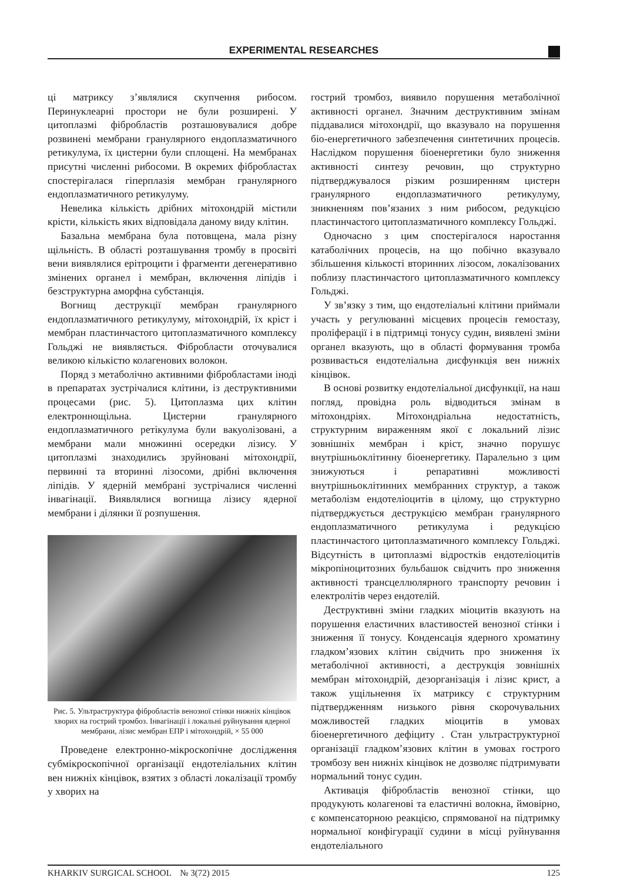EXPERIMENTAL RESEARCHES
ці матриксу з’являлися скупчення рибосом. Перинуклеарні простори не були розширені. У цитоплазмі фібробластів розташовувалися добре розвинені мембрани гранулярного ендоплазматичного ретикулума, їх цистерни були сплощені. На мембранах присутні численні рибосоми. В окремих фібробластах спостерігалася гіперплазія мембран гранулярного ендоплазматичного ретикулуму.
Невелика кількість дрібних мітохондрій містили крісти, кількість яких відповідала даному виду клітин.
Базальна мембрана була потовщена, мала різну щільність. В області розташування тромбу в просвіті вени виявлялися ерітроцити і фрагменти дегенеративно змінених органел і мембран, включення ліпідів і безструктурна аморфна субстанція.
Вогнищ деструкції мембран гранулярного ендоплазматичного ретикулуму, мітохондрій, їх кріст і мембран пластинчастого цитоплазматичного комплексу Гольджі не виявляється. Фібробласти оточувалися великою кількістю колагенових волокон.
Поряд з метаболічно активними фібробластами іноді в препаратах зустрічалися клітини, із деструктивними процесами (рис. 5). Цитоплазма цих клітин електроннощільна. Цистерни гранулярного ендоплазматичного ретікулума були вакуолізовані, а мембрани мали множинні осередки лізису. У цитоплазмі знаходились зруйновані мітохондрії, первинні та вторинні лізосоми, дрібні включення ліпідів. У ядерній мембрані зустрічалися численні інвагінації. Виявлялися вогнища лізису ядерної мембрани і ділянки її розпушення.
Рис. 5. Ультраструктура фібробластів венозної стінки нижніх кінцівок хворих на гострий тромбоз. Інвагінації і локальні руйнування ядерної мембрани, лізис мембран ЕПР і мітохондрій, × 55 000
Проведене електронно-мікроскопічне дослідження субмікроскопічної організації ендотеліальних клітин вен нижніх кінцівок, взятих з області локалізації тромбу у хворих на
гострий тромбоз, виявило порушення метаболічної активності органел. Значним деструктивним змінам піддавалися мітохондрії, що вказувало на порушення біо-енергетичного забезпечення синтетичних процесів. Наслідком порушення біоенергетики було зниження активності синтезу речовин, що структурно підтверджувалося різким розширенням цистерн гранулярного ендоплазматичного ретикулуму, зникненням пов’язаних з ним рибосом, редукцією пластинчастого цитоплазматичного комплексу Гольджі.
Одночасно з цим спостерігалося наростання катаболічних процесів, на що побічно вказувало збільшення кількості вторинних лізосом, локалізованих поблизу пластинчастого цитоплазматичного комплексу Гольджі.
У зв’язку з тим, що ендотеліальні клітини приймали участь у регулюванні місцевих процесів гемостазу, проліферації і в підтримці тонусу судин, виявлені зміни органел вказують, що в області формування тромба розвивається ендотеліальна дисфункція вен нижніх кінцівок.
В основі розвитку ендотеліальної дисфункції, на наш погляд, провідна роль відводиться змінам в мітохондріях. Мітохондріальна недостатність, структурним вираженням якої є локальний лізис зовнішніх мембран і кріст, значно порушує внутрішньоклітинну біоенергетику. Паралельно з цим знижуються і репаративні можливості внутрішньоклітинних мембранних структур, а також метаболізм ендотеліоцитів в цілому, що структурно підтверджується деструкцією мембран гранулярного ендоплазматичного ретикулума і редукцією пластинчастого цитоплазматичного комплексу Гольджі. Відсутність в цитоплазмі відростків ендотеліоцитів мікропіноцитозних бульбашок свідчить про зниження активності трансцеллюлярного транспорту речовин і електролітів через ендотелій.
Деструктивні зміни гладких міоцитів вказують на порушення еластичних властивостей венозної стінки і зниження її тонусу. Конденсація ядерного хроматину гладком’язових клітин свідчить про зниження їх метаболічної активності, а деструкція зовнішніх мембран мітохондрій, дезорганізація і лізис крист, а також ущільнення їх матриксу є структурним підтвердженням низького рівня скорочувальних можливостей гладких міоцитів в умовах біоенергетичного дефіциту . Стан ультраструктурної організації гладком’язових клітин в умовах гострого тромбозу вен нижніх кінцівок не дозволяє підтримувати нормальний тонус судин.
Активація фібробластів венозної стінки, що продукують колагенові та еластичні волокна, ймовірно, є компенсаторною реакцією, спрямованої на підтримку нормальної конфігурації судини в місці руйнування ендотеліального
KHARKIV SURGICAL SCHOOL № 3(72) 2015 125